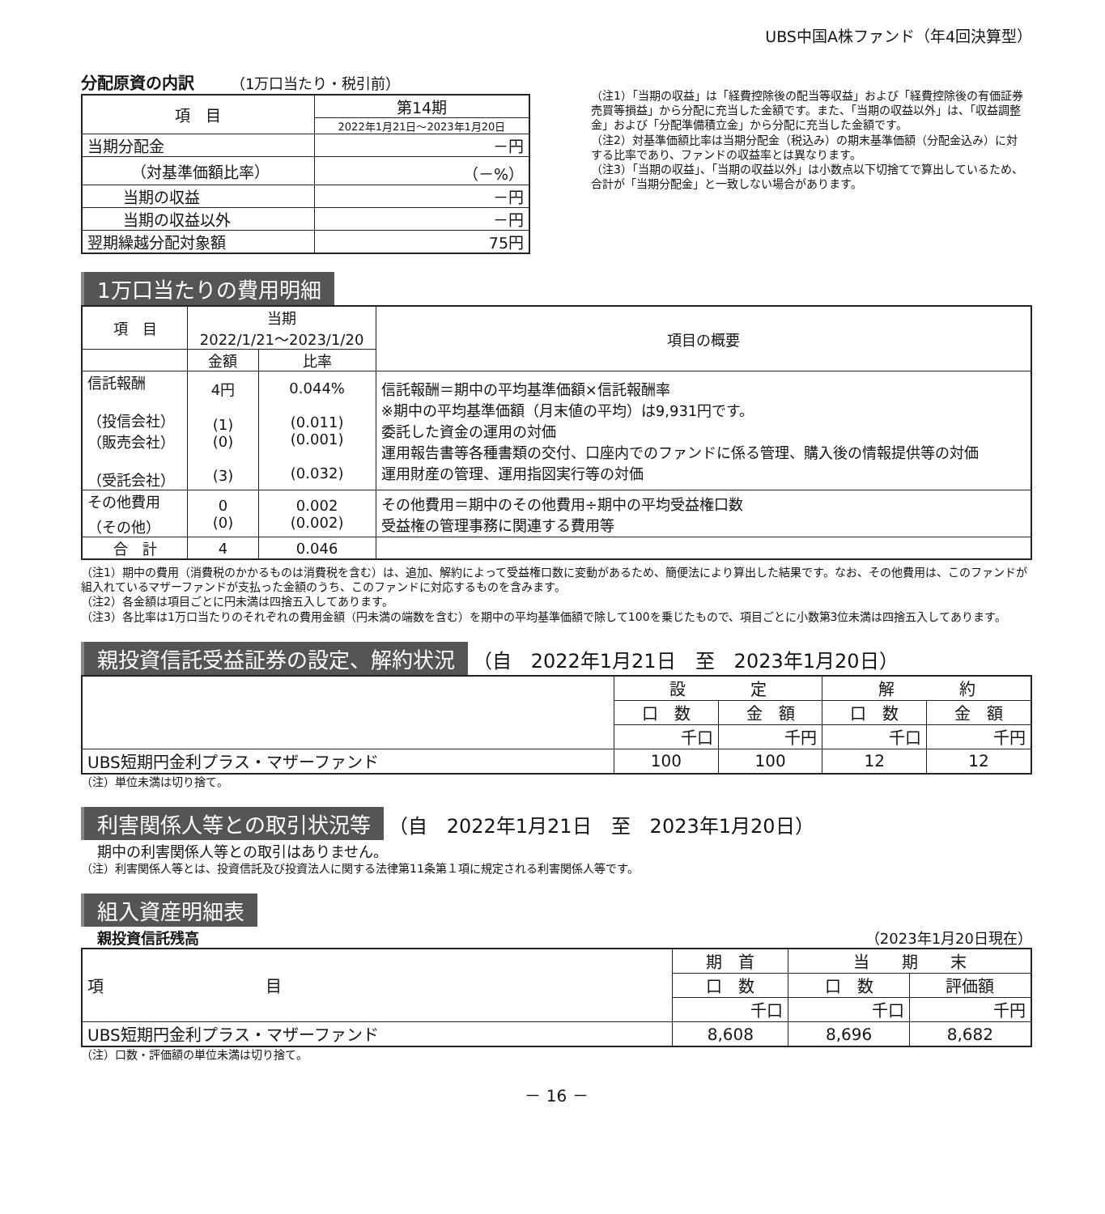UBS中国A株ファンド（年4回決算型）
分配原資の内訳　　　（1万口当たり・税引前）
| 項 目 | 第14期 |
| | 2022年1月21日～2023年1月20日 |
| 当期分配金 | －円 |
| （対基準価額比率） | （－%） |
| 当期の収益 | －円 |
| 当期の収益以外 | －円 |
| 翌期繰越分配対象額 | 75円 |
（注1）「当期の収益」は「経費控除後の配当等収益」および「経費控除後の有価証券売買等損益」から分配に充当した金額です。また、「当期の収益以外」は、「収益調整金」および「分配準備積立金」から分配に充当した金額です。
（注2）対基準価額比率は当期分配金（税込み）の期末基準価額（分配金込み）に対する比率であり、ファンドの収益率とは異なります。
（注3）「当期の収益」、「当期の収益以外」は小数点以下切捨てで算出しているため、合計が「当期分配金」と一致しない場合があります。
1万口当たりの費用明細
| 項 目 | 当期 2022/1/21～2023/1/20 | | 項目の概要 |
| | 金額 | 比率 | |
| 信託報酬 （投信会社） （販売会社） （受託会社） | 4円 (1) (0) (3) | 0.044% (0.011) (0.001) (0.032) | 信託報酬＝期中の平均基準価額×信託報酬率 ※期中の平均基準価額（月末値の平均）は9,931円です。 委託した資金の運用の対価 運用報告書等各種書類の交付、口座内でのファンドに係る管理、購入後の情報提供等の対価 運用財産の管理、運用指図実行等の対価 |
| その他費用 （その他） | 0 (0) | 0.002 (0.002) | その他費用＝期中のその他費用÷期中の平均受益権口数 受益権の管理事務に関連する費用等 |
| 合 計 | 4 | 0.046 | |
（注1）期中の費用（消費税のかかるものは消費税を含む）は、追加、解約によって受益権口数に変動があるため、簡便法により算出した結果です。なお、その他費用は、このファンドが組入れているマザーファンドが支払った金額のうち、このファンドに対応するものを含みます。
（注2）各金額は項目ごとに円未満は四捨五入してあります。
（注3）各比率は1万口当たりのそれぞれの費用金額（円未満の端数を含む）を期中の平均基準価額で除して100を乗じたもので、項目ごとに小数第3位未満は四捨五入してあります。
親投資信託受益証券の設定、解約状況 （自　2022年1月21日　至　2023年1月20日）
| | 設 定 | | 解 約 | |
| | 口 数 | 金 額 | 口 数 | 金 額 |
| | 千口 | 千円 | 千口 | 千円 |
| UBS短期円金利プラス・マザーファンド | 100 | 100 | 12 | 12 |
（注）単位未満は切り捨て。
利害関係人等との取引状況等 （自　2022年1月21日　至　2023年1月20日）
期中の利害関係人等との取引はありません。
（注）利害関係人等とは、投資信託及び投資法人に関する法律第11条第１項に規定される利害関係人等です。
組入資産明細表
親投資信託残高 （2023年1月20日現在）
| 項 目 | 期 首 | 当 期 末 | |
| | 口 数 | 口 数 | 評価額 |
| | 千口 | 千口 | 千円 |
| UBS短期円金利プラス・マザーファンド | 8,608 | 8,696 | 8,682 |
（注）口数・評価額の単位未満は切り捨て。
－ 16 －